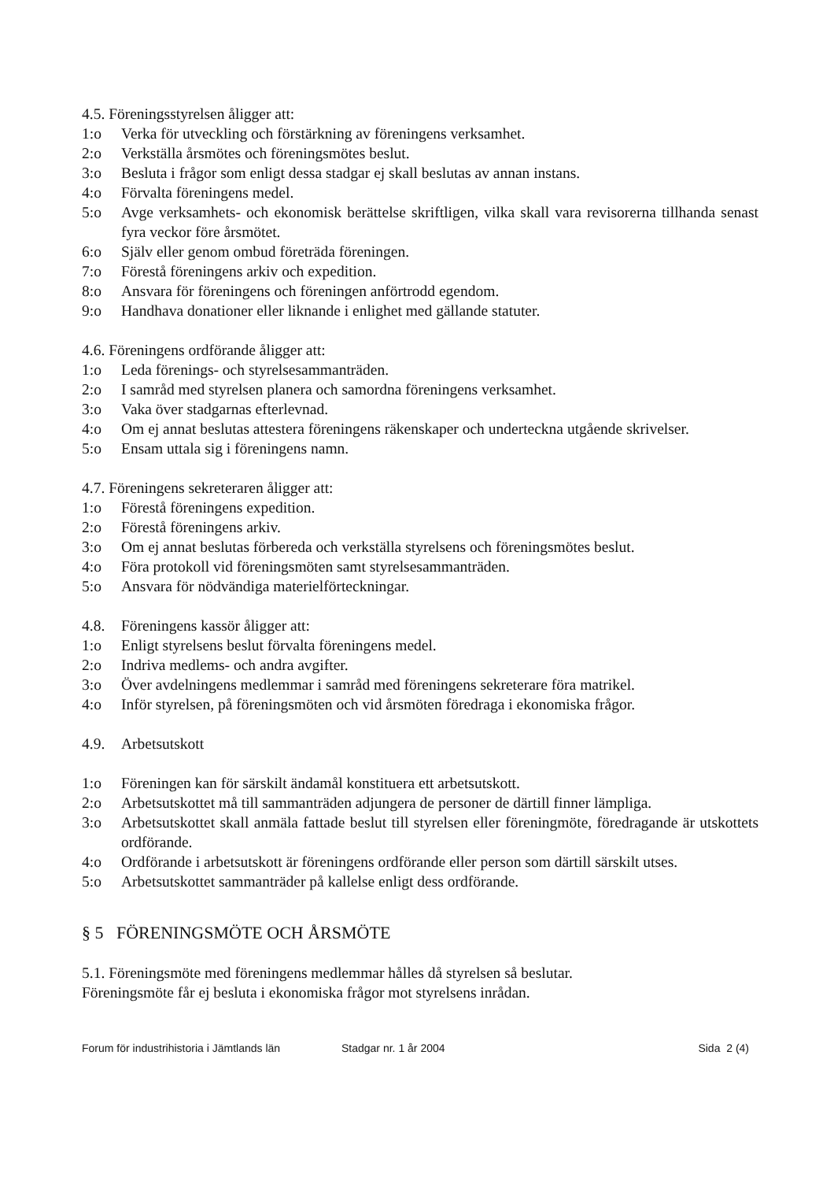4.5. Föreningsstyrelsen åligger att:
1:o Verka för utveckling och förstärkning av föreningens verksamhet.
2:o Verkställa årsmötes och föreningsmötes beslut.
3:o Besluta i frågor som enligt dessa stadgar ej skall beslutas av annan instans.
4:o Förvalta föreningens medel.
5:o Avge verksamhets- och ekonomisk berättelse skriftligen, vilka skall vara revisorerna tillhanda senast fyra veckor före årsmötet.
6:o Själv eller genom ombud företräda föreningen.
7:o Förestå föreningens arkiv och expedition.
8:o Ansvara för föreningens och föreningen anförtrodd egendom.
9:o Handhava donationer eller liknande i enlighet med gällande statuter.
4.6. Föreningens ordförande åligger att:
1:o Leda förenings- och styrelsesammanträden.
2:o I samråd med styrelsen planera och samordna föreningens verksamhet.
3:o Vaka över stadgarnas efterlevnad.
4:o Om ej annat beslutas attestera föreningens räkenskaper och underteckna utgående skrivelser.
5:o Ensam uttala sig i föreningens namn.
4.7. Föreningens sekreteraren åligger att:
1:o Förestå föreningens expedition.
2:o Förestå föreningens arkiv.
3:o Om ej annat beslutas förbereda och verkställa styrelsens och föreningsmötes beslut.
4:o Föra protokoll vid föreningsmöten samt styrelsesammanträden.
5:o Ansvara för nödvändiga materielförteckningar.
4.8. Föreningens kassör åligger att:
1:o Enligt styrelsens beslut förvalta föreningens medel.
2:o Indriva medlems- och andra avgifter.
3:o Över avdelningens medlemmar i samråd med föreningens sekreterare föra matrikel.
4:o Inför styrelsen, på föreningsmöten och vid årsmöten föredraga i ekonomiska frågor.
4.9. Arbetsutskott
1:o Föreningen kan för särskilt ändamål konstituera ett arbetsutskott.
2:o Arbetsutskottet må till sammanträden adjungera de personer de därtill finner lämpliga.
3:o Arbetsutskottet skall anmäla fattade beslut till styrelsen eller föreningmöte, föredragande är utskottets ordförande.
4:o Ordförande i arbetsutskott är föreningens ordförande eller person som därtill särskilt utses.
5:o Arbetsutskottet sammanträder på kallelse enligt dess ordförande.
§ 5 FÖRENINGSMÖTE OCH ÅRSMÖTE
5.1. Föreningsmöte med föreningens medlemmar hålles då styrelsen så beslutar.
Föreningsmöte får ej besluta i ekonomiska frågor mot styrelsens inrådan.
Forum för industrihistoria i Jämtlands län Stadgar nr. 1 år 2004 Sida 2 (4)